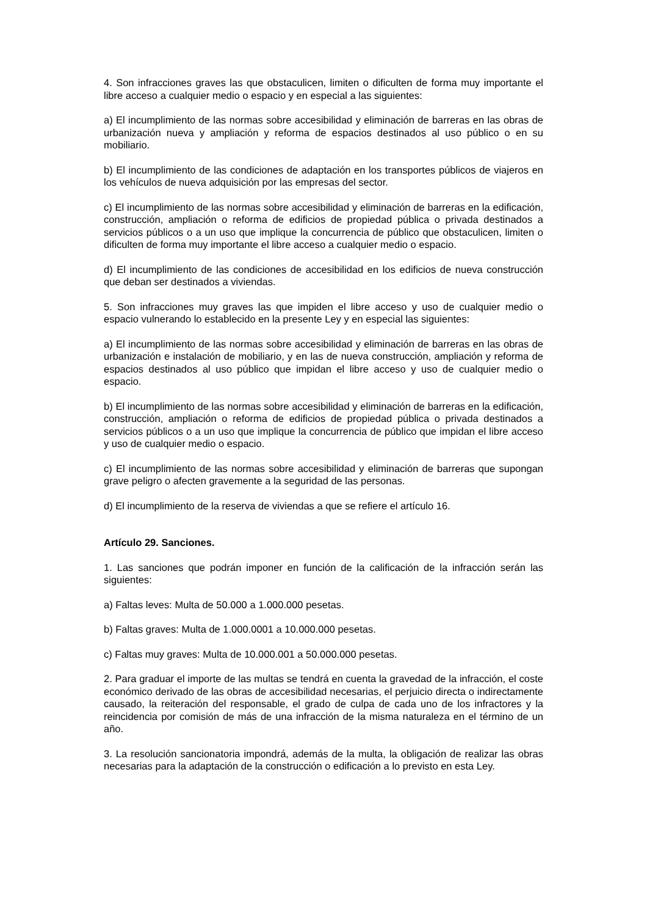4. Son infracciones graves las que obstaculicen, limiten o dificulten de forma muy importante el libre acceso a cualquier medio o espacio y en especial a las siguientes:
a) El incumplimiento de las normas sobre accesibilidad y eliminación de barreras en las obras de urbanización nueva y ampliación y reforma de espacios destinados al uso público o en su mobiliario.
b) El incumplimiento de las condiciones de adaptación en los transportes públicos de viajeros en los vehículos de nueva adquisición por las empresas del sector.
c) El incumplimiento de las normas sobre accesibilidad y eliminación de barreras en la edificación, construcción, ampliación o reforma de edificios de propiedad pública o privada destinados a servicios públicos o a un uso que implique la concurrencia de público que obstaculicen, limiten o dificulten de forma muy importante el libre acceso a cualquier medio o espacio.
d) El incumplimiento de las condiciones de accesibilidad en los edificios de nueva construcción que deban ser destinados a viviendas.
5. Son infracciones muy graves las que impiden el libre acceso y uso de cualquier medio o espacio vulnerando lo establecido en la presente Ley y en especial las siguientes:
a) El incumplimiento de las normas sobre accesibilidad y eliminación de barreras en las obras de urbanización e instalación de mobiliario, y en las de nueva construcción, ampliación y reforma de espacios destinados al uso público que impidan el libre acceso y uso de cualquier medio o espacio.
b) El incumplimiento de las normas sobre accesibilidad y eliminación de barreras en la edificación, construcción, ampliación o reforma de edificios de propiedad pública o privada destinados a servicios públicos o a un uso que implique la concurrencia de público que impidan el libre acceso y uso de cualquier medio o espacio.
c) El incumplimiento de las normas sobre accesibilidad y eliminación de barreras que supongan grave peligro o afecten gravemente a la seguridad de las personas.
d) El incumplimiento de la reserva de viviendas a que se refiere el artículo 16.
Artículo 29. Sanciones.
1. Las sanciones que podrán imponer en función de la calificación de la infracción serán las siguientes:
a) Faltas leves: Multa de 50.000 a 1.000.000 pesetas.
b) Faltas graves: Multa de 1.000.0001 a 10.000.000 pesetas.
c) Faltas muy graves: Multa de 10.000.001 a 50.000.000 pesetas.
2. Para graduar el importe de las multas se tendrá en cuenta la gravedad de la infracción, el coste económico derivado de las obras de accesibilidad necesarias, el perjuicio directa o indirectamente causado, la reiteración del responsable, el grado de culpa de cada uno de los infractores y la reincidencia por comisión de más de una infracción de la misma naturaleza en el término de un año.
3. La resolución sancionatoria impondrá, además de la multa, la obligación de realizar las obras necesarias para la adaptación de la construcción o edificación a lo previsto en esta Ley.